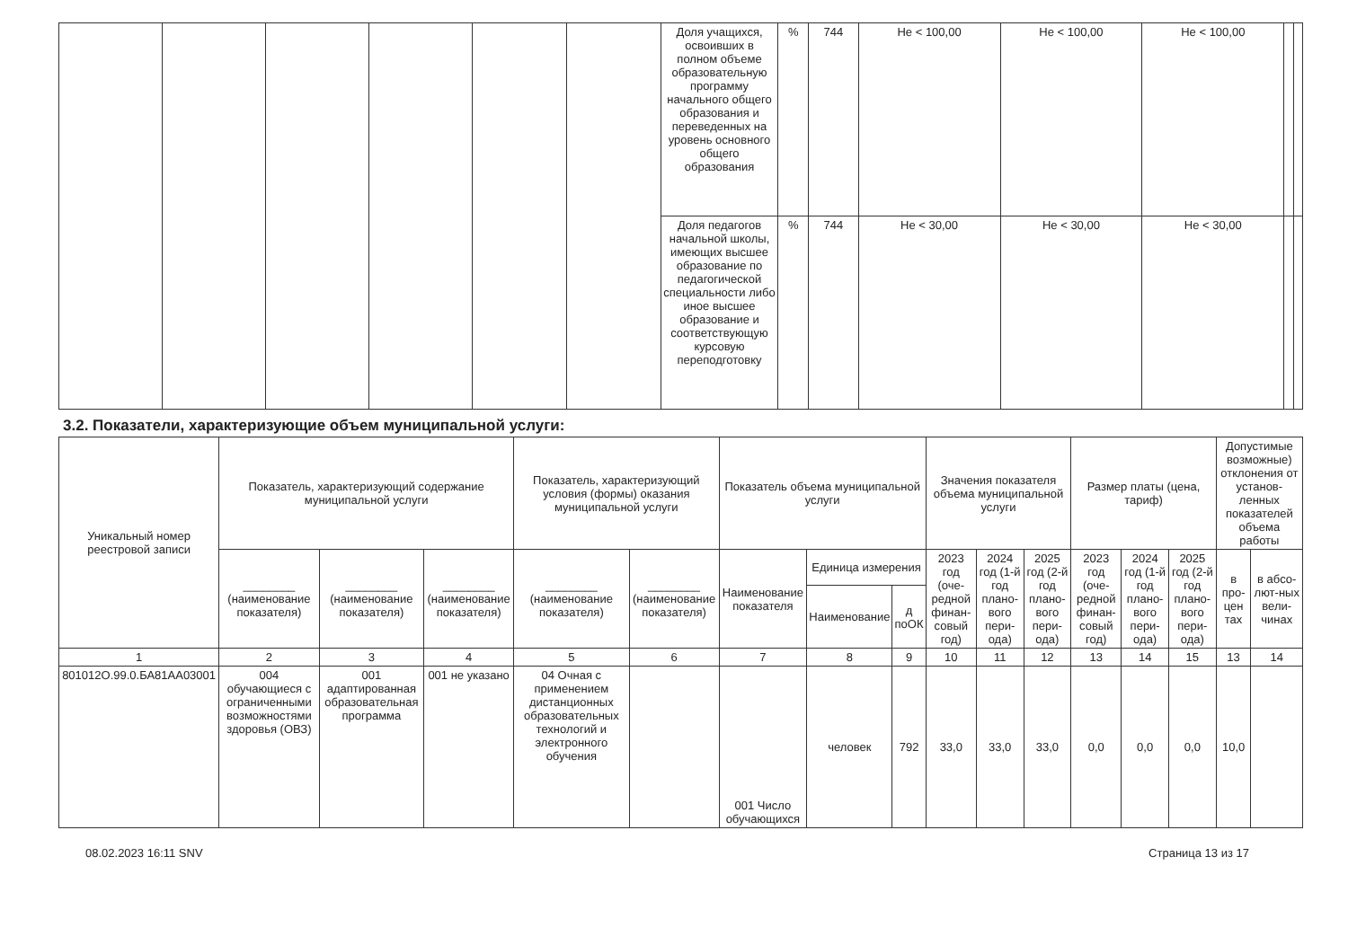| | | | | | | Доля учащихся, освоивших в полном объеме образовательную программу начального общего образования и переведенных на уровень основного общего образования | % | 744 | Не < 100,00 | Не < 100,00 | Не < 100,00 | | |
| | | | | | | Доля педагогов начальной школы, имеющих высшее образование по педагогической специальности либо иное высшее образование и соответствующую курсовую переподготовку | % | 744 | Не < 30,00 | Не < 30,00 | Не < 30,00 | | |
3.2. Показатели, характеризующие объем муниципальной услуги:
| Уникальный номер реестровой записи | Показатель, характеризующий содержание муниципальной услуги | | | Показатель, характеризующий условия (формы) оказания муниципальной услуги | | Показатель объема муниципальной услуги | | | Значения показателя объема муниципальной услуги | | | Размер платы (цена, тариф) | | | Допустимые возможные) отклонения от установ-ленных показателей объема работы | |
| --- | --- | --- | --- | --- | --- | --- | --- | --- | --- | --- | --- | --- | --- | --- | --- | --- |
| | ________ (наименование показателя) | ________ (наименование показателя) | ________ (наименование показателя) | ________ (наименование показателя) | ________ (наименование показателя) | Наименование показателя | Единица измерения | | 2023 год (оче-редной финан-совый год) | 2024 год (1-й год плано-вого пери-ода) | 2025 год (2-й год плано-вого пери-ода) | 2023 год (оче-редной финан-совый год) | 2024 год (1-й год плано-вого пери-ода) | 2025 год (2-й год плано-вого пери-ода) | в про-цен тах | в абсо-лют-ных вели-чинах |
| | | | | | | | Наименование | д поОК | | | | | | | | |
| 1 | 2 | 3 | 4 | 5 | 6 | 7 | 8 | 9 | 10 | 11 | 12 | 13 | 14 | 15 | 13 | 14 |
| 801012О.99.0.БА81АА03001 | 004 обучающиеся с ограниченными возможностями здоровья (ОВЗ) | 001 адаптированная образовательная программа | 001 не указано | 04 Очная с применением дистанционных образовательных технологий и электронного обучения | | 001 Число обучающихся | человек | 792 | 33,0 | 33,0 | 33,0 | 0,0 | 0,0 | 0,0 | 10,0 | |
08.02.2023 16:11 SNV Страница 13 из 17